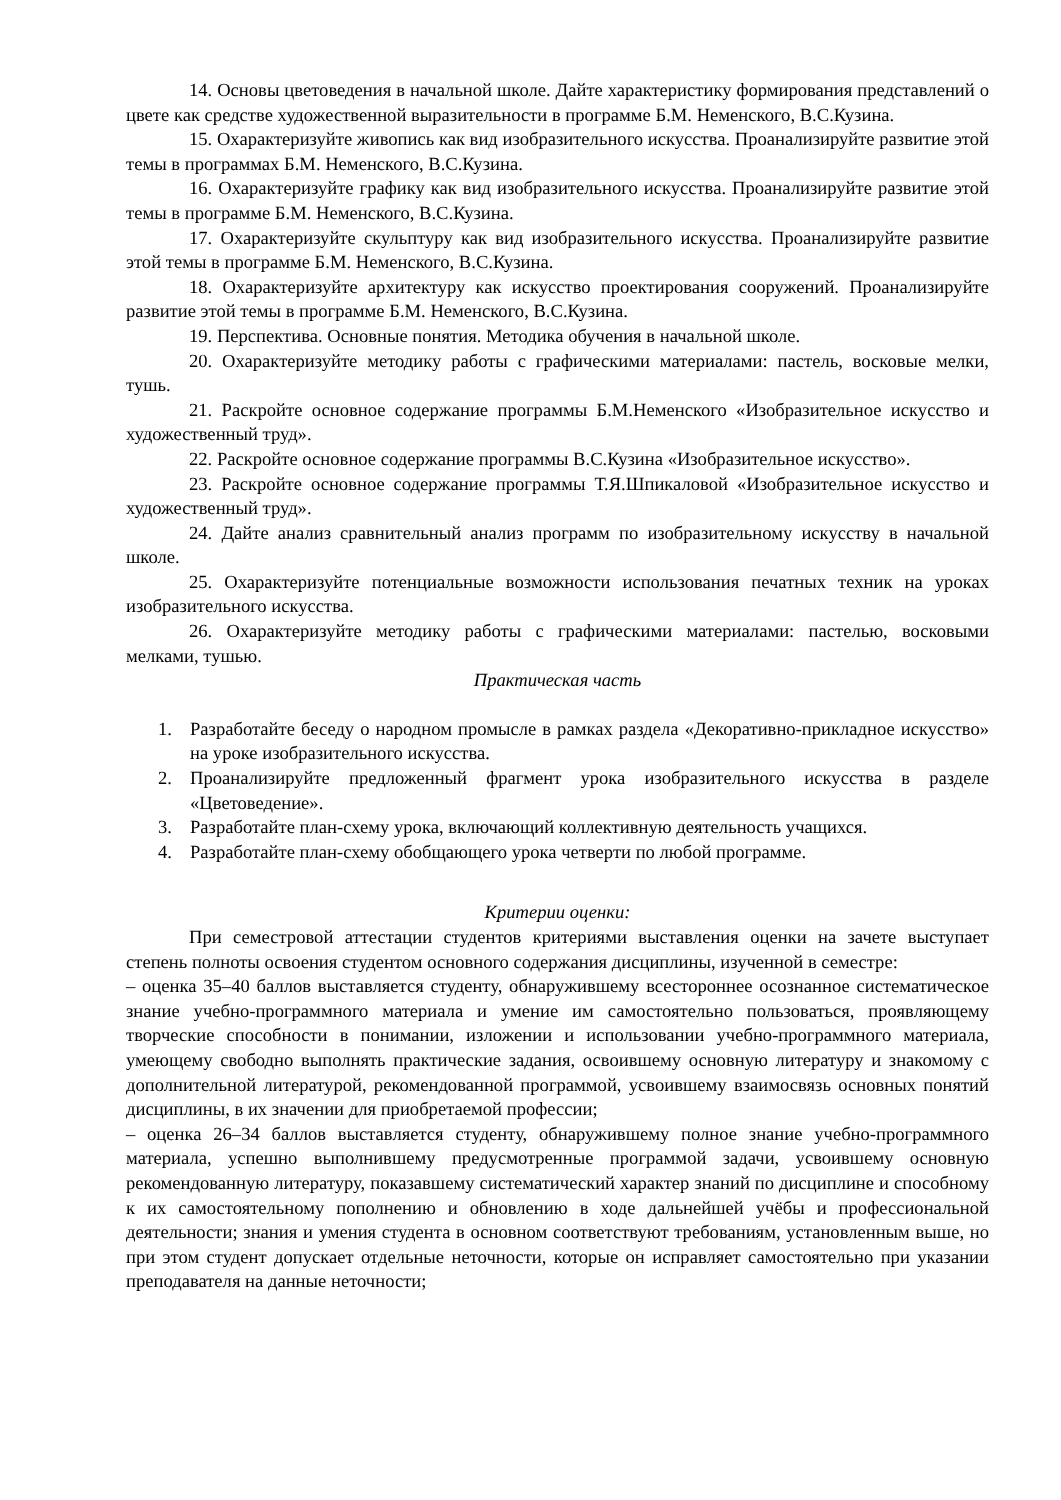14. Основы цветоведения в начальной школе. Дайте характеристику формирования представлений о цвете как средстве художественной выразительности в программе Б.М. Неменского, В.С.Кузина.
15. Охарактеризуйте живопись как вид изобразительного искусства. Проанализируйте развитие этой темы в программах Б.М. Неменского, В.С.Кузина.
16. Охарактеризуйте графику как вид изобразительного искусства. Проанализируйте развитие этой темы в программе Б.М. Неменского, В.С.Кузина.
17. Охарактеризуйте скульптуру как вид изобразительного искусства. Проанализируйте развитие этой темы в программе Б.М. Неменского, В.С.Кузина.
18. Охарактеризуйте архитектуру как искусство проектирования сооружений. Проанализируйте развитие этой темы в программе Б.М. Неменского, В.С.Кузина.
19. Перспектива. Основные понятия. Методика обучения в начальной школе.
20. Охарактеризуйте методику работы с графическими материалами: пастель, восковые мелки, тушь.
21. Раскройте основное содержание программы Б.М.Неменского «Изобразительное искусство и художественный труд».
22. Раскройте основное содержание программы В.С.Кузина «Изобразительное искусство».
23. Раскройте основное содержание программы Т.Я.Шпикаловой «Изобразительное искусство и художественный труд».
24. Дайте анализ сравнительный анализ программ по изобразительному искусству в начальной школе.
25. Охарактеризуйте потенциальные возможности использования печатных техник на уроках изобразительного искусства.
26. Охарактеризуйте методику работы с графическими материалами: пастелью, восковыми мелками, тушью.
Практическая часть
1. Разработайте беседу о народном промысле в рамках раздела «Декоративно-прикладное искусство» на уроке изобразительного искусства.
2. Проанализируйте предложенный фрагмент урока изобразительного искусства в разделе «Цветоведение».
3. Разработайте план-схему урока, включающий коллективную деятельность учащихся.
4. Разработайте план-схему обобщающего урока четверти по любой программе.
Критерии оценки:
При семестровой аттестации студентов критериями выставления оценки на зачете выступает степень полноты освоения студентом основного содержания дисциплины, изученной в семестре:
– оценка 35–40 баллов выставляется студенту, обнаружившему всестороннее осознанное систематическое знание учебно-программного материала и умение им самостоятельно пользоваться, проявляющему творческие способности в понимании, изложении и использовании учебно-программного материала, умеющему свободно выполнять практические задания, освоившему основную литературу и знакомому с дополнительной литературой, рекомендованной программой, усвоившему взаимосвязь основных понятий дисциплины, в их значении для приобретаемой профессии;
– оценка 26–34 баллов выставляется студенту, обнаружившему полное знание учебно-программного материала, успешно выполнившему предусмотренные программой задачи, усвоившему основную рекомендованную литературу, показавшему систематический характер знаний по дисциплине и способному к их самостоятельному пополнению и обновлению в ходе дальнейшей учёбы и профессиональной деятельности; знания и умения студента в основном соответствуют требованиям, установленным выше, но при этом студент допускает отдельные неточности, которые он исправляет самостоятельно при указании преподавателя на данные неточности;